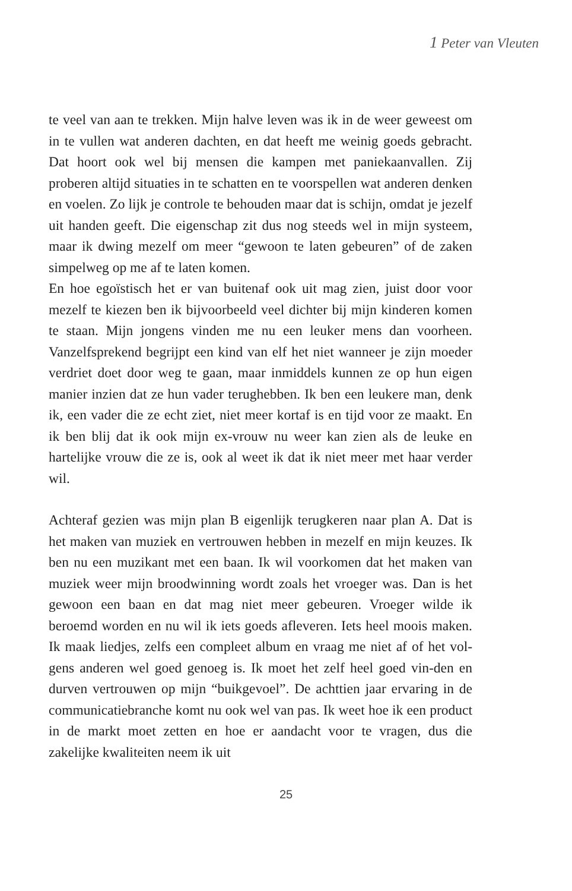1 Peter van Vleuten
te veel van aan te trekken. Mijn halve leven was ik in de weer geweest om in te vullen wat anderen dachten, en dat heeft me weinig goeds gebracht. Dat hoort ook wel bij mensen die kampen met paniekaanvallen. Zij proberen altijd situaties in te schatten en te voorspellen wat anderen denken en voelen. Zo lijk je controle te behouden maar dat is schijn, omdat je jezelf uit handen geeft. Die eigenschap zit dus nog steeds wel in mijn systeem, maar ik dwing mezelf om meer “gewoon te laten gebeuren” of de zaken simpelweg op me af te laten komen.
En hoe egoïstisch het er van buitenaf ook uit mag zien, juist door voor mezelf te kiezen ben ik bijvoorbeeld veel dichter bij mijn kinderen komen te staan. Mijn jongens vinden me nu een leuker mens dan voorheen. Vanzelfsprekend begrijpt een kind van elf het niet wanneer je zijn moeder verdriet doet door weg te gaan, maar inmiddels kunnen ze op hun eigen manier inzien dat ze hun vader terughebben. Ik ben een leukere man, denk ik, een vader die ze echt ziet, niet meer kortaf is en tijd voor ze maakt. En ik ben blij dat ik ook mijn ex-vrouw nu weer kan zien als de leuke en hartelijke vrouw die ze is, ook al weet ik dat ik niet meer met haar verder wil.
Achteraf gezien was mijn plan B eigenlijk terugkeren naar plan A. Dat is het maken van muziek en vertrouwen hebben in mezelf en mijn keuzes. Ik ben nu een muzikant met een baan. Ik wil voorkomen dat het maken van muziek weer mijn broodwinning wordt zoals het vroeger was. Dan is het gewoon een baan en dat mag niet meer gebeuren. Vroeger wilde ik beroemd worden en nu wil ik iets goeds afleveren. Iets heel moois maken. Ik maak liedjes, zelfs een compleet album en vraag me niet af of het vol-gens anderen wel goed genoeg is. Ik moet het zelf heel goed vin-den en durven vertrouwen op mijn “buikgevoel”. De achttien jaar ervaring in de communicatiebranche komt nu ook wel van pas. Ik weet hoe ik een product in de markt moet zetten en hoe er aandacht voor te vragen, dus die zakelijke kwaliteiten neem ik uit
25